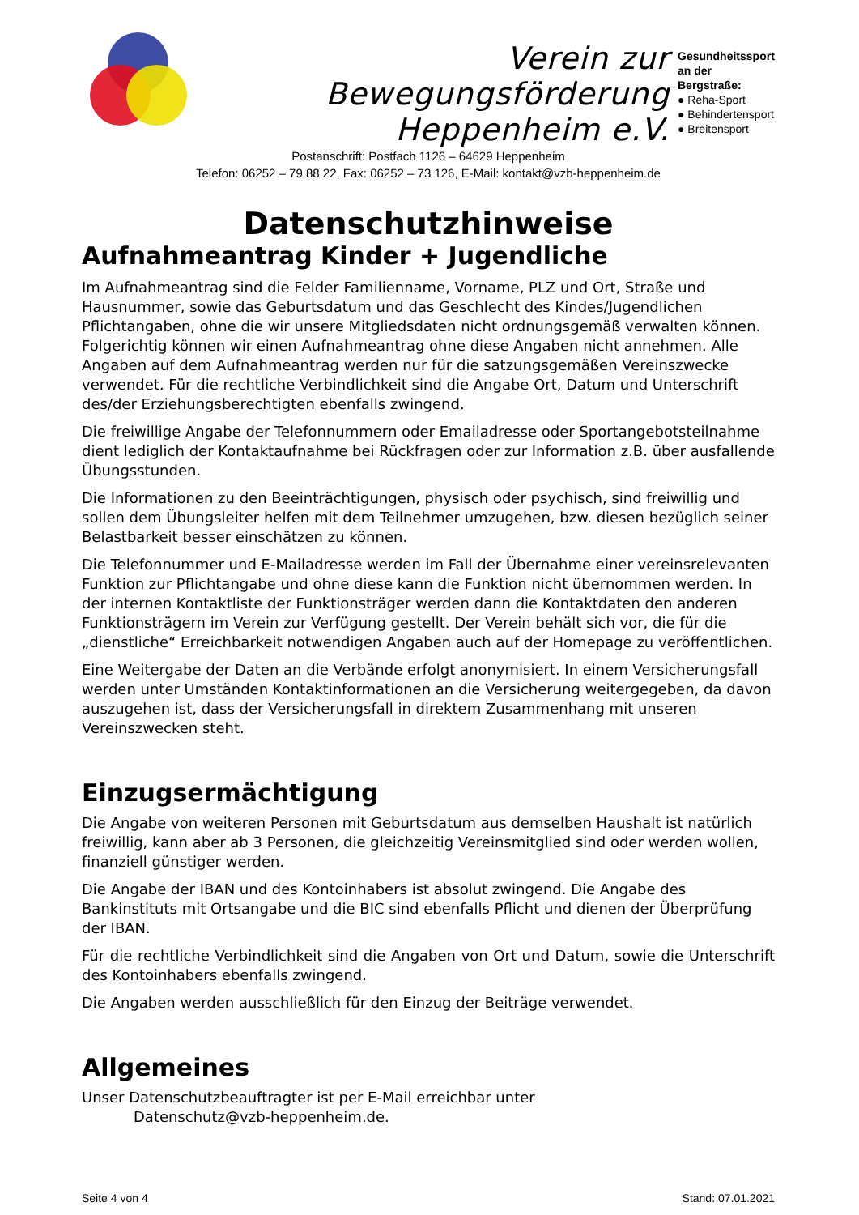Verein zur Bewegungsförderung
Heppenheim e.V.
Postanschrift: Postfach 1126 – 64629 Heppenheim
Telefon: 06252 – 79 88 22, Fax: 06252 – 73 126, E-Mail: kontakt@vzb-heppenheim.de
Gesundheitssport an der Bergstraße:
● Reha-Sport
● Behindertensport
● Breitensport
Datenschutzhinweise
Aufnahmeantrag Kinder + Jugendliche
Im Aufnahmeantrag sind die Felder Familienname, Vorname, PLZ und Ort, Straße und Hausnummer, sowie das Geburtsdatum und das Geschlecht des Kindes/Jugendlichen Pflichtangaben, ohne die wir unsere Mitgliedsdaten nicht ordnungsgemäß verwalten können. Folgerichtig können wir einen Aufnahmeantrag ohne diese Angaben nicht annehmen. Alle Angaben auf dem Aufnahmeantrag werden nur für die satzungsgemäßen Vereinszwecke verwendet. Für die rechtliche Verbindlichkeit sind die Angabe Ort, Datum und Unterschrift des/der Erziehungsberechtigten ebenfalls zwingend.
Die freiwillige Angabe der Telefonnummern oder Emailadresse oder Sportangebotsteilnahme dient lediglich der Kontaktaufnahme bei Rückfragen oder zur Information z.B. über ausfallende Übungsstunden.
Die Informationen zu den Beeinträchtigungen, physisch oder psychisch, sind freiwillig und sollen dem Übungsleiter helfen mit dem Teilnehmer umzugehen, bzw. diesen bezüglich seiner Belastbarkeit besser einschätzen zu können.
Die Telefonnummer und E-Mailadresse werden im Fall der Übernahme einer vereinsrelevanten Funktion zur Pflichtangabe und ohne diese kann die Funktion nicht übernommen werden. In der internen Kontaktliste der Funktionsträger werden dann die Kontaktdaten den anderen Funktionsträgern im Verein zur Verfügung gestellt. Der Verein behält sich vor, die für die „dienstliche“ Erreichbarkeit notwendigen Angaben auch auf der Homepage zu veröffentlichen.
Eine Weitergabe der Daten an die Verbände erfolgt anonymisiert. In einem Versicherungsfall werden unter Umständen Kontaktinformationen an die Versicherung weitergegeben, da davon auszugehen ist, dass der Versicherungsfall in direktem Zusammenhang mit unseren Vereinszwecken steht.
Einzugsermächtigung
Die Angabe von weiteren Personen mit Geburtsdatum aus demselben Haushalt ist natürlich freiwillig, kann aber ab 3 Personen, die gleichzeitig Vereinsmitglied sind oder werden wollen, finanziell günstiger werden.
Die Angabe der IBAN und des Kontoinhabers ist absolut zwingend. Die Angabe des Bankinstituts mit Ortsangabe und die BIC sind ebenfalls Pflicht und dienen der Überprüfung der IBAN.
Für die rechtliche Verbindlichkeit sind die Angaben von Ort und Datum, sowie die Unterschrift des Kontoinhabers ebenfalls zwingend.
Die Angaben werden ausschließlich für den Einzug der Beiträge verwendet.
Allgemeines
Unser Datenschutzbeauftragter ist per E-Mail erreichbar unter
Datenschutz@vzb-heppenheim.de.
Seite 4 von 4 Stand: 07.01.2021